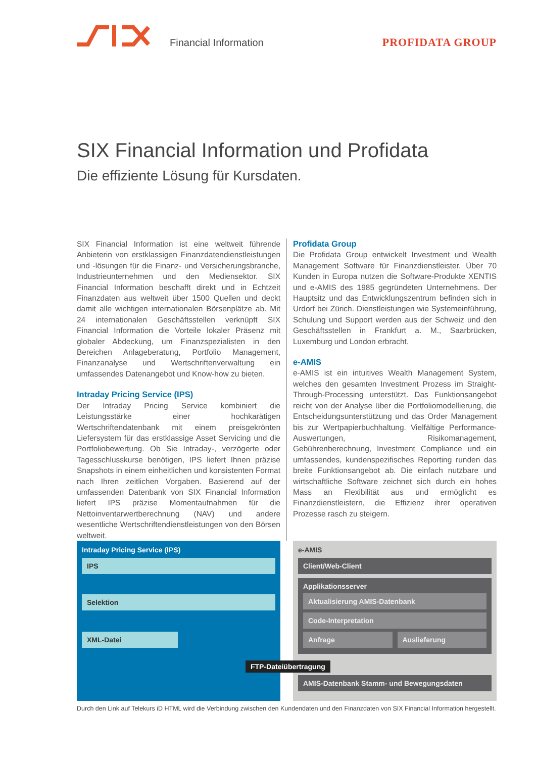Financial Information PROFIDATA GROUP
SIX Financial Information und Profidata
Die effiziente Lösung für Kursdaten.
SIX Financial Information ist eine weltweit führende Anbieterin von erstklassigen Finanzdatendienstleistungen und -lösungen für die Finanz- und Versicherungsbranche, Industrieunternehmen und den Mediensektor. SIX Financial Information beschafft direkt und in Echtzeit Finanzdaten aus weltweit über 1500 Quellen und deckt damit alle wichtigen internationalen Börsenplätze ab. Mit 24 internationalen Geschäftsstellen verknüpft SIX Financial Information die Vorteile lokaler Präsenz mit globaler Abdeckung, um Finanzspezialisten in den Bereichen Anlageberatung, Portfolio Management, Finanzanalyse und Wertschriftenverwaltung ein umfassendes Datenangebot und Know-how zu bieten.
Intraday Pricing Service (IPS)
Der Intraday Pricing Service kombiniert die Leistungsstärke einer hochkarätigen Wertschriftendatenbank mit einem preisgekrönten Liefersystem für das erstklassige Asset Servicing und die Portfoliobewertung. Ob Sie Intraday-, verzögerte oder Tagesschlusskurse benötigen, IPS liefert Ihnen präzise Snapshots in einem einheitlichen und konsistenten Format nach Ihren zeitlichen Vorgaben. Basierend auf der umfassenden Datenbank von SIX Financial Information liefert IPS präzise Momentaufnahmen für die Nettoinventarwertberechnung (NAV) und andere wesentliche Wertschriftendienstleistungen von den Börsen weltweit.
Profidata Group
Die Profidata Group entwickelt Investment und Wealth Management Software für Finanzdienstleister. Über 70 Kunden in Europa nutzen die Software-Produkte XENTIS und e-AMIS des 1985 gegründeten Unternehmens. Der Hauptsitz und das Entwicklungszentrum befinden sich in Urdorf bei Zürich. Dienstleistungen wie Systemeinführung, Schulung und Support werden aus der Schweiz und den Geschäftsstellen in Frankfurt a. M., Saarbrücken, Luxemburg und London erbracht.
e-AMIS
e-AMIS ist ein intuitives Wealth Management System, welches den gesamten Investment Prozess im Straight-Through-Processing unterstützt. Das Funktionsangebot reicht von der Analyse über die Portfoliomodellierung, die Entscheidungsunterstützung und das Order Management bis zur Wertpapierbuchhaltung. Vielfältige Performance-Auswertungen, Risikomanagement, Gebührenberechnung, Investment Compliance und ein umfassendes, kundenspezifisches Reporting runden das breite Funktionsangebot ab. Die einfach nutzbare und wirtschaftliche Software zeichnet sich durch ein hohes Mass an Flexibilität aus und ermöglicht es Finanzdienstleistern, die Effizienz ihrer operativen Prozesse rasch zu steigern.
Intraday Pricing Service (IPS)
IPS
Selektion
XML-Datei
e-AMIS
Client/Web-Client
Applikationsserver
Aktualisierung AMIS-Datenbank
Code-Interpretation
Anfrage Auslieferung
AMIS-Datenbank Stamm- und Bewegungsdaten
FTP-Dateiübertragung
Durch den Link auf Telekurs iD HTML wird die Verbindung zwischen den Kundendaten und den Finanzdaten von SIX Financial Information hergestellt.